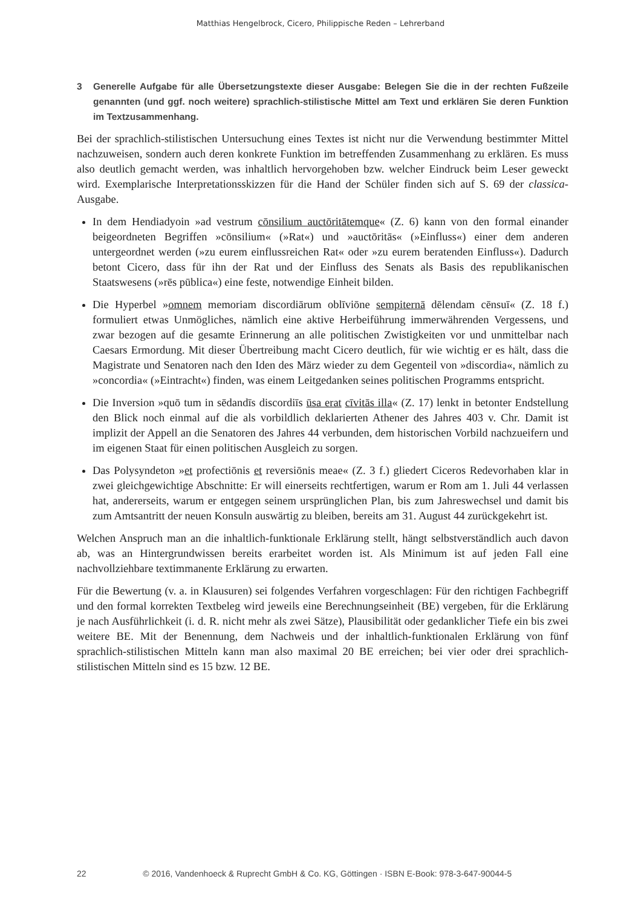Matthias Hengelbrock, Cicero, Philippische Reden – Lehrerband
3 Generelle Aufgabe für alle Übersetzungstexte dieser Ausgabe: Belegen Sie die in der rechten Fußzeile genannten (und ggf. noch weitere) sprachlich-stilistische Mittel am Text und erklären Sie deren Funktion im Textzusammenhang.
Bei der sprachlich-stilistischen Untersuchung eines Textes ist nicht nur die Verwendung bestimmter Mittel nachzuweisen, sondern auch deren konkrete Funktion im betreffenden Zusammenhang zu erklären. Es muss also deutlich gemacht werden, was inhaltlich hervorgehoben bzw. welcher Eindruck beim Leser geweckt wird. Exemplarische Interpretationsskizzen für die Hand der Schüler finden sich auf S. 69 der classica-Ausgabe.
In dem Hendiadyoin »ad vestrum cōnsilium auctōritātemque« (Z. 6) kann von den formal einander beigeordneten Begriffen »cōnsilium« (»Rat«) und »auctōritās« (»Einfluss«) einer dem anderen untergeordnet werden (»zu eurem einflussreichen Rat« oder »zu eurem beratenden Einfluss«). Dadurch betont Cicero, dass für ihn der Rat und der Einfluss des Senats als Basis des republikanischen Staatswesens (»rēs pūblica«) eine feste, notwendige Einheit bilden.
Die Hyperbel »omnem memoriam discordiārum oblīviōne sempiternā dēlendam cēnsuī« (Z. 18 f.) formuliert etwas Unmögliches, nämlich eine aktive Herbeiführung immerwährenden Vergessens, und zwar bezogen auf die gesamte Erinnerung an alle politischen Zwistigkeiten vor und unmittelbar nach Caesars Ermordung. Mit dieser Übertreibung macht Cicero deutlich, für wie wichtig er es hält, dass die Magistrate und Senatoren nach den Iden des März wieder zu dem Gegenteil von »discordia«, nämlich zu »concordia« (»Eintracht«) finden, was einem Leitgedanken seines politischen Programms entspricht.
Die Inversion »quō tum in sēdandīs discordiīs ūsa erat cīvitās illa« (Z. 17) lenkt in betonter Endstellung den Blick noch einmal auf die als vorbildlich deklarierten Athener des Jahres 403 v. Chr. Damit ist implizit der Appell an die Senatoren des Jahres 44 verbunden, dem historischen Vorbild nachzueifern und im eigenen Staat für einen politischen Ausgleich zu sorgen.
Das Polysyndeton »et profectiōnis et reversiōnis meae« (Z. 3 f.) gliedert Ciceros Redevorhaben klar in zwei gleichgewichtige Abschnitte: Er will einerseits rechtfertigen, warum er Rom am 1. Juli 44 verlassen hat, andererseits, warum er entgegen seinem ursprünglichen Plan, bis zum Jahreswechsel und damit bis zum Amtsantritt der neuen Konsuln auswärtig zu bleiben, bereits am 31. August 44 zurückgekehrt ist.
Welchen Anspruch man an die inhaltlich-funktionale Erklärung stellt, hängt selbstverständlich auch davon ab, was an Hintergrundwissen bereits erarbeitet worden ist. Als Minimum ist auf jeden Fall eine nachvollziehbare textimmanente Erklärung zu erwarten.
Für die Bewertung (v. a. in Klausuren) sei folgendes Verfahren vorgeschlagen: Für den richtigen Fachbegriff und den formal korrekten Textbeleg wird jeweils eine Berechnungseinheit (BE) vergeben, für die Erklärung je nach Ausführlichkeit (i. d. R. nicht mehr als zwei Sätze), Plausibilität oder gedanklicher Tiefe ein bis zwei weitere BE. Mit der Benennung, dem Nachweis und der inhaltlich-funktionalen Erklärung von fünf sprachlich-stilistischen Mitteln kann man also maximal 20 BE erreichen; bei vier oder drei sprachlich-stilistischen Mitteln sind es 15 bzw. 12 BE.
22 © 2016, Vandenhoeck & Ruprecht GmbH & Co. KG, Göttingen · ISBN E-Book: 978-3-647-90044-5